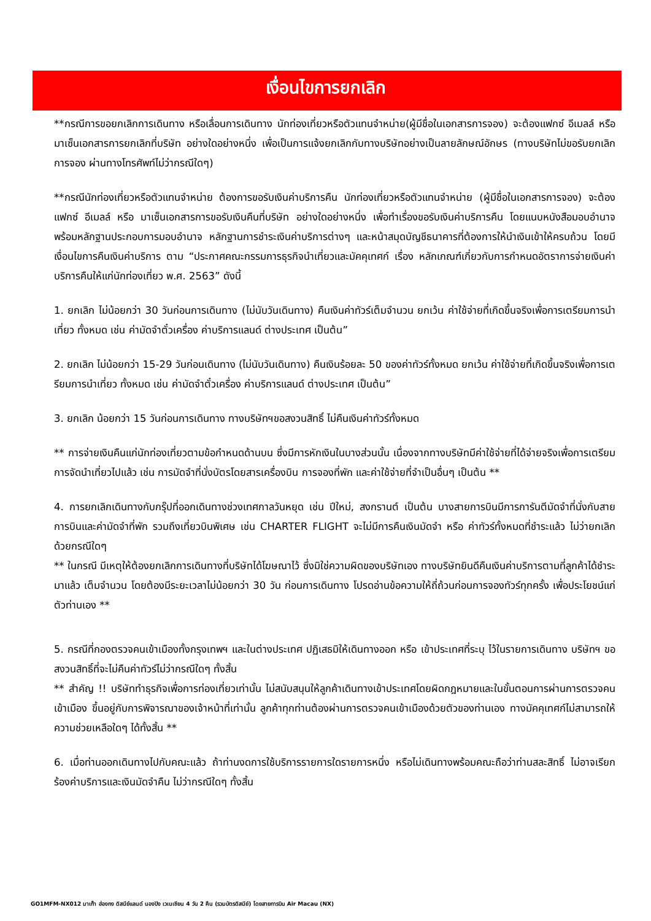เงื่อนไขการยกเลิก
**กรณีการขอยกเลิกการเดินทาง หรือเลื่อนการเดินทาง นักท่องเที่ยวหรือตัวแทนจำหน่าย(ผู้มีชื่อในเอกสารการจอง) จะต้องแฟกซ์ อีเมลล์ หรือ มาเซ็นเอกสารการยกเลิกที่บริษัท อย่างใดอย่างหนึ่ง เพื่อเป็นการแจ้งยกเลิกกับทางบริษัทอย่างเป็นลายลักษณ์อักษร (ทางบริษัทไม่ขอรับยกเลิกการจอง ผ่านทางโทรศัพท์ไม่ว่ากรณีใดๆ)
**กรณีนักท่องเที่ยวหรือตัวแทนจำหน่าย ต้องการขอรับเงินค่าบริการคืน นักท่องเที่ยวหรือตัวแทนจำหน่าย (ผู้มีชื่อในเอกสารการจอง) จะต้องแฟกซ์ อีเมลล์ หรือ มาเซ็นเอกสารการขอรับเงินคืนที่บริษัท อย่างใดอย่างหนึ่ง เพื่อทำเรื่องขอรับเงินค่าบริการคืน โดยแนบหนังสือมอบอำนาจพร้อมหลักฐานประกอบการมอบอำนาจ หลักฐานการชำระเงินค่าบริการต่างๆ และหน้าสมุดบัญชีธนาคารที่ต้องการให้นำเงินเข้าให้ครบถ้วน โดยมีเงื่อนไขการคืนเงินค่าบริการ ตาม “ประกาศคณะกรรมการธุรกิจนำเที่ยวและมัคคุเทศก์ เรื่อง หลักเกณฑ์เกี่ยวกับการกำหนดอัตราการจ่ายเงินค่าบริการคืนให้แก่นักท่องเที่ยว พ.ศ. 2563” ดังนี้
1. ยกเลิก ไม่น้อยกว่า 30 วันก่อนการเดินทาง (ไม่นับวันเดินทาง) คืนเงินค่าทัวร์เต็มจำนวน ยกเว้น ค่าใช้จ่ายที่เกิดขึ้นจริงเพื่อการเตรียมการนำเที่ยว ทั้งหมด เช่น ค่ามัดจำตั๋วเครื่อง ค่าบริการแลนด์ ต่างประเทศ เป็นต้น”
2. ยกเลิก ไม่น้อยกว่า 15-29 วันก่อนเดินทาง (ไม่นับวันเดินทาง) คืนเงินร้อยละ 50 ของค่าทัวร์ทั้งหมด ยกเว้น ค่าใช้จ่ายที่เกิดขึ้นจริงเพื่อการเตรียมการนำเที่ยว ทั้งหมด เช่น ค่ามัดจำตั๋วเครื่อง ค่าบริการแลนด์ ต่างประเทศ เป็นต้น”
3. ยกเลิก น้อยกว่า 15 วันก่อนการเดินทาง ทางบริษัทฯขอสงวนสิทธิ์ ไม่คืนเงินค่าทัวร์ทั้งหมด
** การจ่ายเงินคืนแก่นักท่องเที่ยวตามข้อกำหนดด้านบน ซึ่งมีการหักเงินในบางส่วนนั้น เนื่องจากทางบริษัทมีค่าใช้จ่ายที่ได้จ่ายจริงเพื่อการเตรียมการจัดนำเที่ยวไปแล้ว เช่น การมัดจำที่นั่งบัตรโดยสารเครื่องบิน การจองที่พัก และค่าใช้จ่ายที่จำเป็นอื่นๆ เป็นต้น **
4. การยกเลิกเดินทางกับกรุ๊ปที่ออกเดินทางช่วงเทศกาลวันหยุด เช่น ปีใหม่, สงกรานต์ เป็นต้น บางสายการบินมีการการันตีมัดจำที่นั่งกับสายการบินและค่ามัดจำที่พัก รวมถึงเที่ยวบินพิเศษ เช่น CHARTER FLIGHT จะไม่มีการคืนเงินมัดจำ หรือ ค่าทัวร์ทั้งหมดที่ชำระแล้ว ไม่ว่ายกเลิกด้วยกรณีใดๆ
** ในกรณี มีเหตุให้ต้องยกเลิกการเดินทางที่บริษัทได้โฆษณาไว้ ซึ่งมิใช่ความผิดของบริษัทเอง ทางบริษัทยินดีคืนเงินค่าบริการตามที่ลูกค้าได้ชำระมาแล้ว เต็มจำนวน โดยต้องมีระยะเวลาไม่น้อยกว่า 30 วัน ก่อนการเดินทาง โปรดอ่านข้อความให้ถี่ถ้วนก่อนการจองทัวร์ทุกครั้ง เพื่อประโยชน์แก่ตัวท่านเอง **
5. กรณีที่กองตรวจคนเข้าเมืองทั้งกรุงเทพฯ และในต่างประเทศ ปฏิเสธมิให้เดินทางออก หรือ เข้าประเทศที่ระบุ ไว้ในรายการเดินทาง บริษัทฯ ขอสงวนสิทธิ์ที่จะไม่คืนค่าทัวร์ไม่ว่ากรณีใดๆ ทั้งสิ้น
** สำคัญ !! บริษัททำธุรกิจเพื่อการท่องเที่ยวเท่านั้น ไม่สนับสนุนให้ลูกค้าเดินทางเข้าประเทศโดยผิดกฎหมายและในขั้นตอนการผ่านการตรวจคนเข้าเมือง ขึ้นอยู่กับการพิจารณาของเจ้าหน้าที่เท่านั้น ลูกค้าทุกท่านต้องผ่านการตรวจคนเข้าเมืองด้วยตัวของท่านเอง ทางมัคคุเทศก์ไม่สามารถให้ความช่วยเหลือใดๆ ได้ทั้งสิ้น **
6. เมื่อท่านออกเดินทางไปกับคณะแล้ว ถ้าท่านงดการใช้บริการรายการใดรายการหนึ่ง หรือไม่เดินทางพร้อมคณะถือว่าท่านสละสิทธิ์ ไม่อาจเรียกร้องค่าบริการและเงินมัดจำคืน ไม่ว่ากรณีใดๆ ทั้งสิ้น
GO1MFM-NX012 มาเก๊า ฮ่องกง ดิสนีย์แลนด์ นองปิง เวเนเชียน 4 วัน 2 คืน (รวมบัตรดิสนีย์) โดยสายการบิน Air Macau (NX)